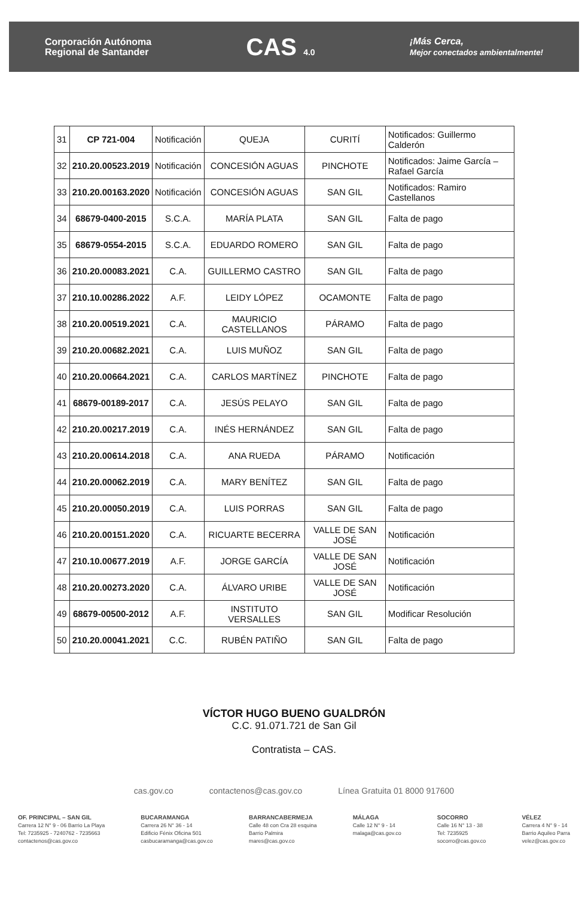Corporación Autónoma
Regional de Santander
CAS 4.0
¡Más Cerca,
Mejor conectados ambientalmente!
| 31 | CP 721-004 | Notificación | QUEJA | CURITÍ | Notificados: Guillermo Calderón |
| 32 | 210.20.00523.2019 | Notificación | CONCESIÓN AGUAS | PINCHOTE | Notificados: Jaime García – Rafael García |
| 33 | 210.20.00163.2020 | Notificación | CONCESIÓN AGUAS | SAN GIL | Notificados: Ramiro Castellanos |
| 34 | 68679-0400-2015 | S.C.A. | MARÍA PLATA | SAN GIL | Falta de pago |
| 35 | 68679-0554-2015 | S.C.A. | EDUARDO ROMERO | SAN GIL | Falta de pago |
| 36 | 210.20.00083.2021 | C.A. | GUILLERMO CASTRO | SAN GIL | Falta de pago |
| 37 | 210.10.00286.2022 | A.F. | LEIDY LÓPEZ | OCAMONTE | Falta de pago |
| 38 | 210.20.00519.2021 | C.A. | MAURICIO CASTELLANOS | PÁRAMO | Falta de pago |
| 39 | 210.20.00682.2021 | C.A. | LUIS MUÑOZ | SAN GIL | Falta de pago |
| 40 | 210.20.00664.2021 | C.A. | CARLOS MARTÍNEZ | PINCHOTE | Falta de pago |
| 41 | 68679-00189-2017 | C.A. | JESÚS PELAYO | SAN GIL | Falta de pago |
| 42 | 210.20.00217.2019 | C.A. | INÉS HERNÁNDEZ | SAN GIL | Falta de pago |
| 43 | 210.20.00614.2018 | C.A. | ANA RUEDA | PÁRAMO | Notificación |
| 44 | 210.20.00062.2019 | C.A. | MARY BENÍTEZ | SAN GIL | Falta de pago |
| 45 | 210.20.00050.2019 | C.A. | LUIS PORRAS | SAN GIL | Falta de pago |
| 46 | 210.20.00151.2020 | C.A. | RICUARTE BECERRA | VALLE DE SAN JOSÉ | Notificación |
| 47 | 210.10.00677.2019 | A.F. | JORGE GARCÍA | VALLE DE SAN JOSÉ | Notificación |
| 48 | 210.20.00273.2020 | C.A. | ÁLVARO URIBE | VALLE DE SAN JOSÉ | Notificación |
| 49 | 68679-00500-2012 | A.F. | INSTITUTO VERSALLES | SAN GIL | Modificar Resolución |
| 50 | 210.20.00041.2021 | C.C. | RUBÉN PATIÑO | SAN GIL | Falta de pago |
VÍCTOR HUGO BUENO GUALDRÓN
C.C. 91.071.721 de San Gil
Contratista – CAS.
cas.gov.co contactenos@cas.gov.co Línea Gratuita 01 8000 917600
OF. PRINCIPAL – SAN GIL
Carrera 12 N° 9 - 06 Barrio La Playa
Tel: 7235925 - 7240762 - 7235663
contactenos@cas.gov.co
BUCARAMANGA
Carrera 26 N° 36 - 14
Edificio Fénix Oficina 501
casbucaramanga@cas.gov.co
BARRANCABERMEJA
Calle 48 con Cra 28 esquina
Barrio Palmira
mares@cas.gov.co
MÁLAGA
Calle 12 N° 9 - 14
malaga@cas.gov.co
SOCORRO
Calle 16 N° 13 - 38
Tel: 7235925
socorro@cas.gov.co
VÉLEZ
Carrera 4 N° 9 - 14
Barrio Aquileo Parra
velez@cas.gov.co